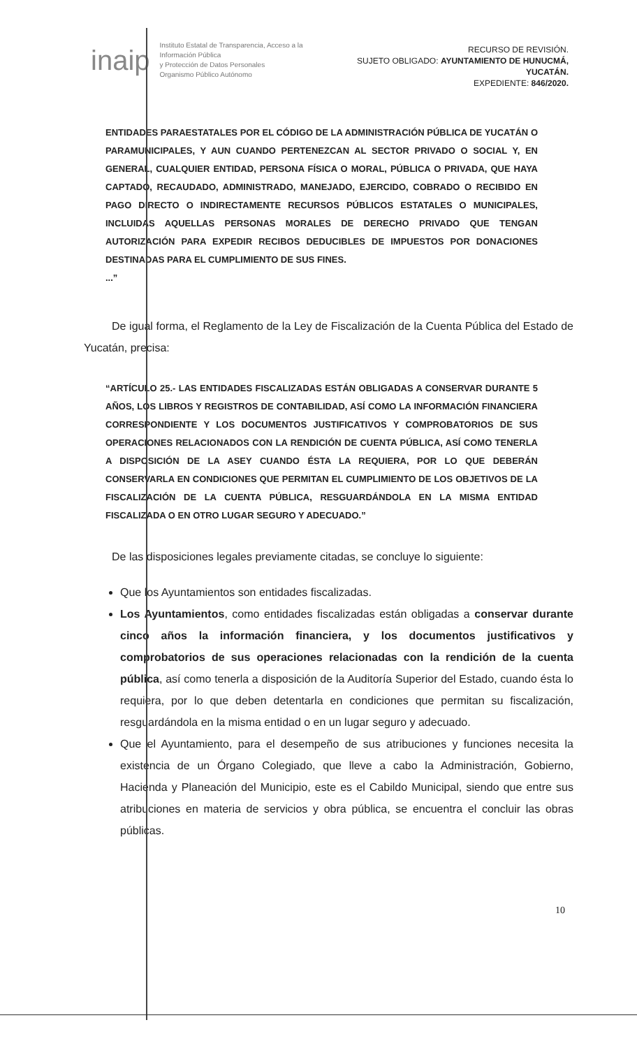inaip
Instituto Estatal de Transparencia, Acceso a la Información Pública
y Protección de Datos Personales
Organismo Público Autónomo
RECURSO DE REVISIÓN.
SUJETO OBLIGADO: AYUNTAMIENTO DE HUNUCMÁ, YUCATÁN.
EXPEDIENTE: 846/2020.
ENTIDADES PARAESTATALES POR EL CÓDIGO DE LA ADMINISTRACIÓN PÚBLICA DE YUCATÁN O PARAMUNICIPALES, Y AUN CUANDO PERTENEZCAN AL SECTOR PRIVADO O SOCIAL Y, EN GENERAL, CUALQUIER ENTIDAD, PERSONA FÍSICA O MORAL, PÚBLICA O PRIVADA, QUE HAYA CAPTADO, RECAUDADO, ADMINISTRADO, MANEJADO, EJERCIDO, COBRADO O RECIBIDO EN PAGO DIRECTO O INDIRECTAMENTE RECURSOS PÚBLICOS ESTATALES O MUNICIPALES, INCLUIDAS AQUELLAS PERSONAS MORALES DE DERECHO PRIVADO QUE TENGAN AUTORIZACIÓN PARA EXPEDIR RECIBOS DEDUCIBLES DE IMPUESTOS POR DONACIONES DESTINADAS PARA EL CUMPLIMIENTO DE SUS FINES.
...”
De igual forma, el Reglamento de la Ley de Fiscalización de la Cuenta Pública del Estado de Yucatán, precisa:
“ARTÍCULO 25.- LAS ENTIDADES FISCALIZADAS ESTÁN OBLIGADAS A CONSERVAR DURANTE 5 AÑOS, LOS LIBROS Y REGISTROS DE CONTABILIDAD, ASÍ COMO LA INFORMACIÓN FINANCIERA CORRESPONDIENTE Y LOS DOCUMENTOS JUSTIFICATIVOS Y COMPROBATORIOS DE SUS OPERACIONES RELACIONADOS CON LA RENDICIÓN DE CUENTA PÚBLICA, ASÍ COMO TENERLA A DISPOSICIÓN DE LA ASEY CUANDO ÉSTA LA REQUIERA, POR LO QUE DEBERÁN CONSERVARLA EN CONDICIONES QUE PERMITAN EL CUMPLIMIENTO DE LOS OBJETIVOS DE LA FISCALIZACIÓN DE LA CUENTA PÚBLICA, RESGUARDÁNDOLA EN LA MISMA ENTIDAD FISCALIZADA O EN OTRO LUGAR SEGURO Y ADECUADO.”
De las disposiciones legales previamente citadas, se concluye lo siguiente:
Que los Ayuntamientos son entidades fiscalizadas.
Los Ayuntamientos, como entidades fiscalizadas están obligadas a conservar durante cinco años la información financiera, y los documentos justificativos y comprobatorios de sus operaciones relacionadas con la rendición de la cuenta pública, así como tenerla a disposición de la Auditoría Superior del Estado, cuando ésta lo requiera, por lo que deben detentarla en condiciones que permitan su fiscalización, resguardándola en la misma entidad o en un lugar seguro y adecuado.
Que el Ayuntamiento, para el desempeño de sus atribuciones y funciones necesita la existencia de un Órgano Colegiado, que lleve a cabo la Administración, Gobierno, Hacienda y Planeación del Municipio, este es el Cabildo Municipal, siendo que entre sus atribuciones en materia de servicios y obra pública, se encuentra el concluir las obras públicas.
10